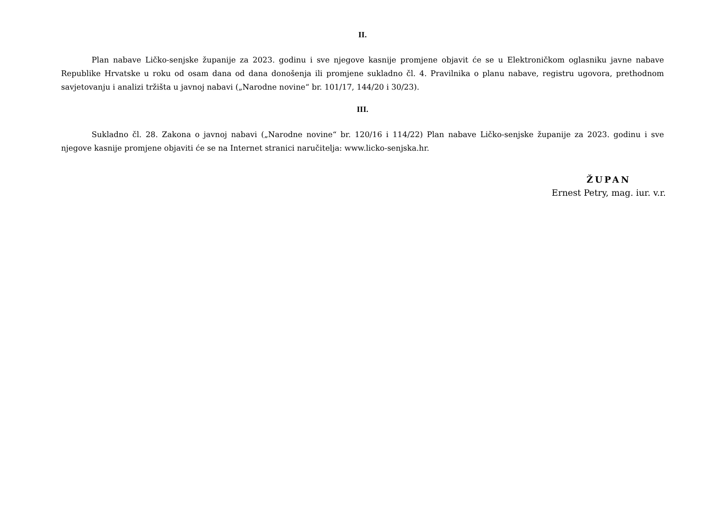II.
Plan nabave Ličko-senjske županije za 2023. godinu i sve njegove kasnije promjene objavit će se u Elektroničkom oglasniku javne nabave Republike Hrvatske u roku od osam dana od dana donošenja ili promjene sukladno čl. 4. Pravilnika o planu nabave, registru ugovora, prethodnom savjetovanju i analizi tržišta u javnoj nabavi („Narodne novine“ br. 101/17, 144/20 i 30/23).
III.
Sukladno čl. 28. Zakona o javnoj nabavi („Narodne novine“ br. 120/16 i 114/22) Plan nabave Ličko-senjske županije za 2023. godinu i sve njegove kasnije promjene objaviti će se na Internet stranici naručitelja: www.licko-senjska.hr.
ŽUPAN
Ernest Petry, mag. iur. v.r.